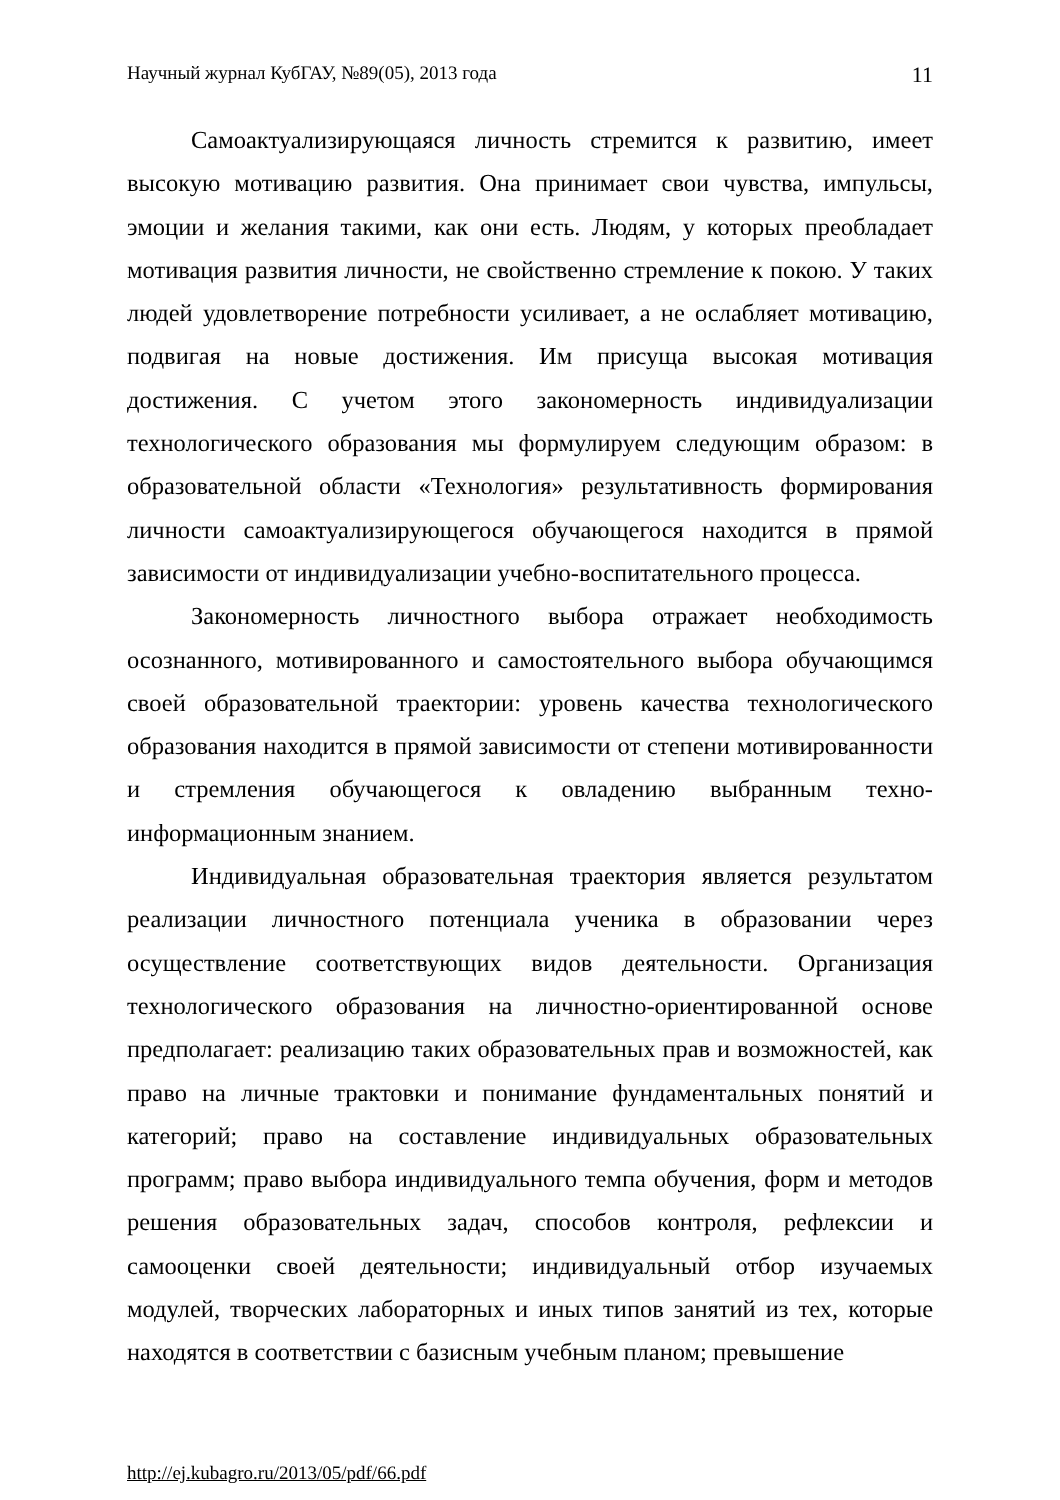Научный журнал КубГАУ, №89(05), 2013 года 11
Самоактуализирующаяся личность стремится к развитию, имеет высокую мотивацию развития. Она принимает свои чувства, импульсы, эмоции и желания такими, как они есть. Людям, у которых преобладает мотивация развития личности, не свойственно стремление к покою. У таких людей удовлетворение потребности усиливает, а не ослабляет мотивацию, подвигая на новые достижения. Им присуща высокая мотивация достижения. С учетом этого закономерность индивидуализации технологического образования мы формулируем следующим образом: в образовательной области «Технология» результативность формирования личности самоактуализирующегося обучающегося находится в прямой зависимости от индивидуализации учебно-воспитательного процесса.
Закономерность личностного выбора отражает необходимость осознанного, мотивированного и самостоятельного выбора обучающимся своей образовательной траектории: уровень качества технологического образования находится в прямой зависимости от степени мотивированности и стремления обучающегося к овладению выбранным техно-информационным знанием.
Индивидуальная образовательная траектория является результатом реализации личностного потенциала ученика в образовании через осуществление соответствующих видов деятельности. Организация технологического образования на личностно-ориентированной основе предполагает: реализацию таких образовательных прав и возможностей, как право на личные трактовки и понимание фундаментальных понятий и категорий; право на составление индивидуальных образовательных программ; право выбора индивидуального темпа обучения, форм и методов решения образовательных задач, способов контроля, рефлексии и самооценки своей деятельности; индивидуальный отбор изучаемых модулей, творческих лабораторных и иных типов занятий из тех, которые находятся в соответствии с базисным учебным планом; превышение
http://ej.kubagro.ru/2013/05/pdf/66.pdf